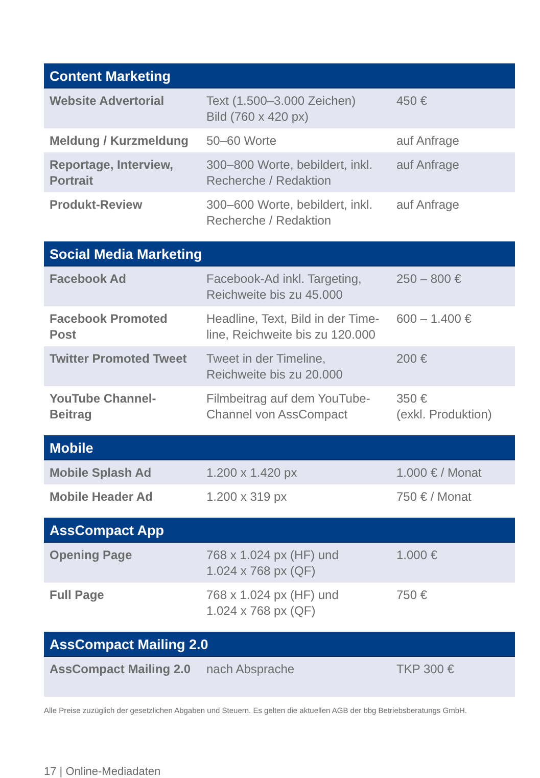| Content Marketing | | |
| --- | --- | --- |
| Website Advertorial | Text (1.500–3.000 Zeichen) Bild (760 x 420 px) | 450 € |
| Meldung / Kurzmeldung | 50–60 Worte | auf Anfrage |
| Reportage, Interview, Portrait | 300–800 Worte, bebildert, inkl. Recherche / Redaktion | auf Anfrage |
| Produkt-Review | 300–600 Worte, bebildert, inkl. Recherche / Redaktion | auf Anfrage |
| Social Media Marketing | | |
| --- | --- | --- |
| Facebook Ad | Facebook-Ad inkl. Targeting, Reichweite bis zu 45.000 | 250 – 800 € |
| Facebook Promoted Post | Headline, Text, Bild in der Time­line, Reichweite bis zu 120.000 | 600 – 1.400 € |
| Twitter Promoted Tweet | Tweet in der Timeline, Reichweite bis zu 20.000 | 200 € |
| YouTube Channel-Beitrag | Filmbeitrag auf dem YouTube-Channel von AssCompact | 350 € (exkl. Produktion) |
| Mobile | | |
| --- | --- | --- |
| Mobile Splash Ad | 1.200 x 1.420 px | 1.000 € / Monat |
| Mobile Header Ad | 1.200 x 319 px | 750 € / Monat |
| AssCompact App | | |
| --- | --- | --- |
| Opening Page | 768 x 1.024 px (HF) und 1.024 x 768 px (QF) | 1.000 € |
| Full Page | 768 x 1.024 px (HF) und 1.024 x 768 px (QF) | 750 € |
| AssCompact Mailing 2.0 | | |
| --- | --- | --- |
| AssCompact Mailing 2.0 | nach Absprache | TKP 300 € |
Alle Preise zuzüglich der gesetzlichen Abgaben und Steuern. Es gelten die aktuellen AGB der bbg Betriebsberatungs GmbH.
17 | Online-Mediadaten